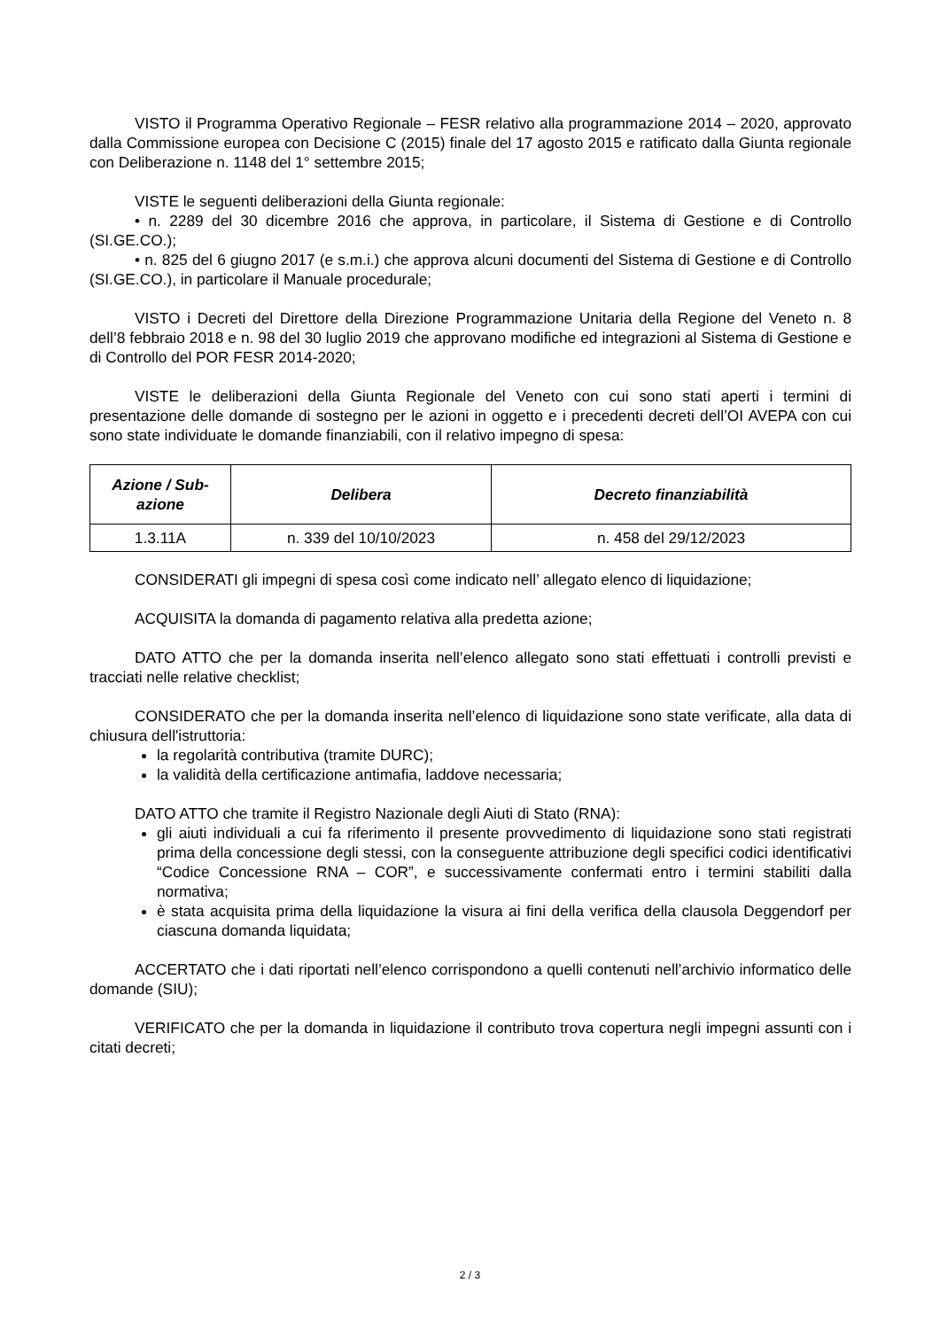VISTO il Programma Operativo Regionale – FESR relativo alla programmazione 2014 – 2020, approvato dalla Commissione europea con Decisione C (2015) finale del 17 agosto 2015 e ratificato dalla Giunta regionale con Deliberazione n. 1148 del 1° settembre 2015;
VISTE le seguenti deliberazioni della Giunta regionale:
• n. 2289 del 30 dicembre 2016 che approva, in particolare, il Sistema di Gestione e di Controllo (SI.GE.CO.);
• n. 825 del 6 giugno 2017 (e s.m.i.) che approva alcuni documenti del Sistema di Gestione e di Controllo (SI.GE.CO.), in particolare il Manuale procedurale;
VISTO i Decreti del Direttore della Direzione Programmazione Unitaria della Regione del Veneto n. 8 dell’8 febbraio 2018 e n. 98 del 30 luglio 2019 che approvano modifiche ed integrazioni al Sistema di Gestione e di Controllo del POR FESR 2014-2020;
VISTE le deliberazioni della Giunta Regionale del Veneto con cui sono stati aperti i termini di presentazione delle domande di sostegno per le azioni in oggetto e i precedenti decreti dell’OI AVEPA con cui sono state individuate le domande finanziabili, con il relativo impegno di spesa:
| Azione / Sub-azione | Delibera | Decreto finanziabilità |
| --- | --- | --- |
| 1.3.11A | n. 339 del 10/10/2023 | n. 458 del 29/12/2023 |
CONSIDERATI gli impegni di spesa così come indicato nell’ allegato elenco di liquidazione;
ACQUISITA la domanda di pagamento relativa alla predetta azione;
DATO ATTO che per la domanda inserita nell’elenco allegato sono stati effettuati i controlli previsti e tracciati nelle relative checklist;
CONSIDERATO che per la domanda inserita nell’elenco di liquidazione sono state verificate, alla data di chiusura dell'istruttoria:
la regolarità contributiva (tramite DURC);
la validità della certificazione antimafia, laddove necessaria;
DATO ATTO che tramite il Registro Nazionale degli Aiuti di Stato (RNA):
gli aiuti individuali a cui fa riferimento il presente provvedimento di liquidazione sono stati registrati prima della concessione degli stessi, con la conseguente attribuzione degli specifici codici identificativi “Codice Concessione RNA – COR”, e successivamente confermati entro i termini stabiliti dalla normativa;
è stata acquisita prima della liquidazione la visura ai fini della verifica della clausola Deggendorf per ciascuna domanda liquidata;
ACCERTATO che i dati riportati nell’elenco corrispondono a quelli contenuti nell’archivio informatico delle domande (SIU);
VERIFICATO che per la domanda in liquidazione il contributo trova copertura negli impegni assunti con i citati decreti;
2 / 3